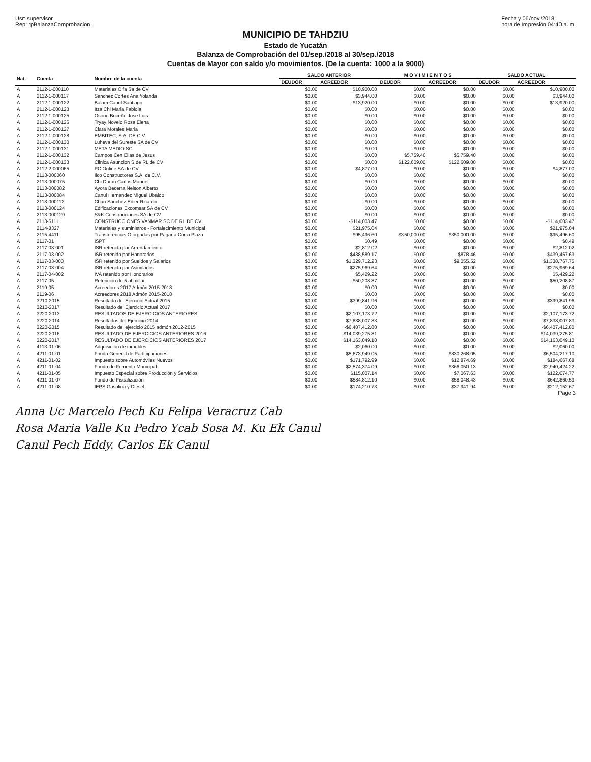Usr: supervisor
Rep: rpBalanzaComprobacion
Fecha y 06/nov./2018
hora de Impresión 04:40 a. m.
MUNICIPIO DE TAHDZIU
Estado de Yucatán
Balanza de Comprobación del 01/sep./2018 al 30/sep./2018
Cuentas de Mayor con saldo y/o movimientos. (De la cuenta: 1000 a la 9000)
| Nat. | Cuenta | Nombre de la cuenta | SALDO ANTERIOR | | M O V I M I E N T O S | | SALDO ACTUAL | |
| --- | --- | --- | --- | --- | --- | --- | --- | --- |
| | | | DEUDOR | ACREEDOR | DEUDOR | ACREEDOR | DEUDOR | ACREEDOR |
| A | 2112-1-000110 | Materiales Olfa Sa de CV | $0.00 | $10,900.00 | $0.00 | $0.00 | $0.00 | $10,900.00 |
| A | 2112-1-000117 | Sanchez Cortes Ana Yolanda | $0.00 | $3,944.00 | $0.00 | $0.00 | $0.00 | $3,944.00 |
| A | 2112-1-000122 | Balam Canul Santiago | $0.00 | $13,920.00 | $0.00 | $0.00 | $0.00 | $13,920.00 |
| A | 2112-1-000123 | Itza Chi Maria Fabiola | $0.00 | $0.00 | $0.00 | $0.00 | $0.00 | $0.00 |
| A | 2112-1-000125 | Osorio Briceño Jose Luis | $0.00 | $0.00 | $0.00 | $0.00 | $0.00 | $0.00 |
| A | 2112-1-000126 | Tryay Novelo Rosa Elena | $0.00 | $0.00 | $0.00 | $0.00 | $0.00 | $0.00 |
| A | 2112-1-000127 | Clara Morales Maria | $0.00 | $0.00 | $0.00 | $0.00 | $0.00 | $0.00 |
| A | 2112-1-000128 | EMBITEC, S.A. DE C.V. | $0.00 | $0.00 | $0.00 | $0.00 | $0.00 | $0.00 |
| A | 2112-1-000130 | Luheva del Sureste SA de CV | $0.00 | $0.00 | $0.00 | $0.00 | $0.00 | $0.00 |
| A | 2112-1-000131 | META MEDIO SC | $0.00 | $0.00 | $0.00 | $0.00 | $0.00 | $0.00 |
| A | 2112-1-000132 | Campos Cen Elias de Jesus | $0.00 | $0.00 | $5,759.40 | $5,759.40 | $0.00 | $0.00 |
| A | 2112-1-000133 | Clinica Asuncion S de RL de CV | $0.00 | $0.00 | $122,609.00 | $122,609.00 | $0.00 | $0.00 |
| A | 2112-2-000065 | PC Online SA de CV | $0.00 | $4,877.00 | $0.00 | $0.00 | $0.00 | $4,877.00 |
| A | 2113-000060 | Ilco Constructores S.A. de C.V. | $0.00 | $0.00 | $0.00 | $0.00 | $0.00 | $0.00 |
| A | 2113-000075 | Chi Duran Carlos Manuel | $0.00 | $0.00 | $0.00 | $0.00 | $0.00 | $0.00 |
| A | 2113-000082 | Ayora Becerra Nelson Alberto | $0.00 | $0.00 | $0.00 | $0.00 | $0.00 | $0.00 |
| A | 2113-000084 | Canul Hernandez Miguel Ubaldo | $0.00 | $0.00 | $0.00 | $0.00 | $0.00 | $0.00 |
| A | 2113-000112 | Chan Sanchez Edier Ricardo | $0.00 | $0.00 | $0.00 | $0.00 | $0.00 | $0.00 |
| A | 2113-000124 | Edificaciones Excomsar SA de CV | $0.00 | $0.00 | $0.00 | $0.00 | $0.00 | $0.00 |
| A | 2113-000129 | S&K Construcciones SA de CV | $0.00 | $0.00 | $0.00 | $0.00 | $0.00 | $0.00 |
| A | 2113-6111 | CONSTRUCCIONES VANMAR SC DE RL DE CV | $0.00 | -$114,003.47 | $0.00 | $0.00 | $0.00 | -$114,003.47 |
| A | 2114-8327 | Materiales y suministros - Fortalecimiento Municipal | $0.00 | $21,975.04 | $0.00 | $0.00 | $0.00 | $21,975.04 |
| A | 2115-4411 | Transferencias Otorgadas por Pagar a Corto Plazo | $0.00 | -$95,496.60 | $350,000.00 | $350,000.00 | $0.00 | -$95,496.60 |
| A | 2117-01 | ISPT | $0.00 | $0.49 | $0.00 | $0.00 | $0.00 | $0.49 |
| A | 2117-03-001 | ISR retenido por Arrendamiento | $0.00 | $2,812.02 | $0.00 | $0.00 | $0.00 | $2,812.02 |
| A | 2117-03-002 | ISR retenido por Honorarios | $0.00 | $438,589.17 | $0.00 | $878.46 | $0.00 | $439,467.63 |
| A | 2117-03-003 | ISR retenido por Sueldos y Salarios | $0.00 | $1,329,712.23 | $0.00 | $9,055.52 | $0.00 | $1,338,767.75 |
| A | 2117-03-004 | ISR retenido por Asimilados | $0.00 | $275,969.64 | $0.00 | $0.00 | $0.00 | $275,969.64 |
| A | 2117-04-002 | IVA retenido por Honorarios | $0.00 | $5,429.22 | $0.00 | $0.00 | $0.00 | $5,429.22 |
| A | 2117-05 | Retención de 5 al millar | $0.00 | $50,208.87 | $0.00 | $0.00 | $0.00 | $50,208.87 |
| A | 2119-05 | Acreedores 2017 Admón 2015-2018 | $0.00 | $0.00 | $0.00 | $0.00 | $0.00 | $0.00 |
| A | 2119-06 | Acreedores 2018 Admón 2015-2018 | $0.00 | $0.00 | $0.00 | $0.00 | $0.00 | $0.00 |
| A | 3210-2015 | Resultado del Ejercicio Actual 2015 | $0.00 | -$399,841.96 | $0.00 | $0.00 | $0.00 | -$399,841.96 |
| A | 3210-2017 | Resultado del Ejercicio Actual 2017 | $0.00 | $0.00 | $0.00 | $0.00 | $0.00 | $0.00 |
| A | 3220-2013 | RESULTADOS DE EJERCICIOS ANTERIORES | $0.00 | $2,107,173.72 | $0.00 | $0.00 | $0.00 | $2,107,173.72 |
| A | 3220-2014 | Resultados del Ejercicio 2014 | $0.00 | $7,838,007.83 | $0.00 | $0.00 | $0.00 | $7,838,007.83 |
| A | 3220-2015 | Resultado del ejercicio 2015 admón 2012-2015 | $0.00 | -$6,407,412.80 | $0.00 | $0.00 | $0.00 | -$6,407,412.80 |
| A | 3220-2016 | RESULTADO DE EJERCICIOS ANTERIORES 2016 | $0.00 | $14,039,275.81 | $0.00 | $0.00 | $0.00 | $14,039,275.81 |
| A | 3220-2017 | RESULTADO DE EJERCICIOS ANTERIORES 2017 | $0.00 | $14,163,049.10 | $0.00 | $0.00 | $0.00 | $14,163,049.10 |
| A | 4113-01-06 | Adquisición de inmubles | $0.00 | $2,060.00 | $0.00 | $0.00 | $0.00 | $2,060.00 |
| A | 4211-01-01 | Fondo General de Participaciones | $0.00 | $5,673,949.05 | $0.00 | $830,268.05 | $0.00 | $6,504,217.10 |
| A | 4211-01-02 | Impuesto sobre Automóviles Nuevos | $0.00 | $171,792.99 | $0.00 | $12,874.69 | $0.00 | $184,667.68 |
| A | 4211-01-04 | Fondo de Fomento Municipal | $0.00 | $2,574,374.09 | $0.00 | $366,050.13 | $0.00 | $2,940,424.22 |
| A | 4211-01-05 | Impuesto Especial sobre Producción y Servicios | $0.00 | $115,007.14 | $0.00 | $7,067.63 | $0.00 | $122,074.77 |
| A | 4211-01-07 | Fondo de Fiscalización | $0.00 | $584,812.10 | $0.00 | $58,048.43 | $0.00 | $642,860.53 |
| A | 4211-01-08 | IEPS Gasolina y Diesel | $0.00 | $174,210.73 | $0.00 | $37,941.94 | $0.00 | $212,152.67 |
Page 3
Anna Uc Marcelo Pech Ku Felipa Veracruz Cab
Rosa Maria Valle Ku Pedro Ycab Sosa M. Ku Ek Canul
Canul Pech Eddy. Carlos Ek Canul